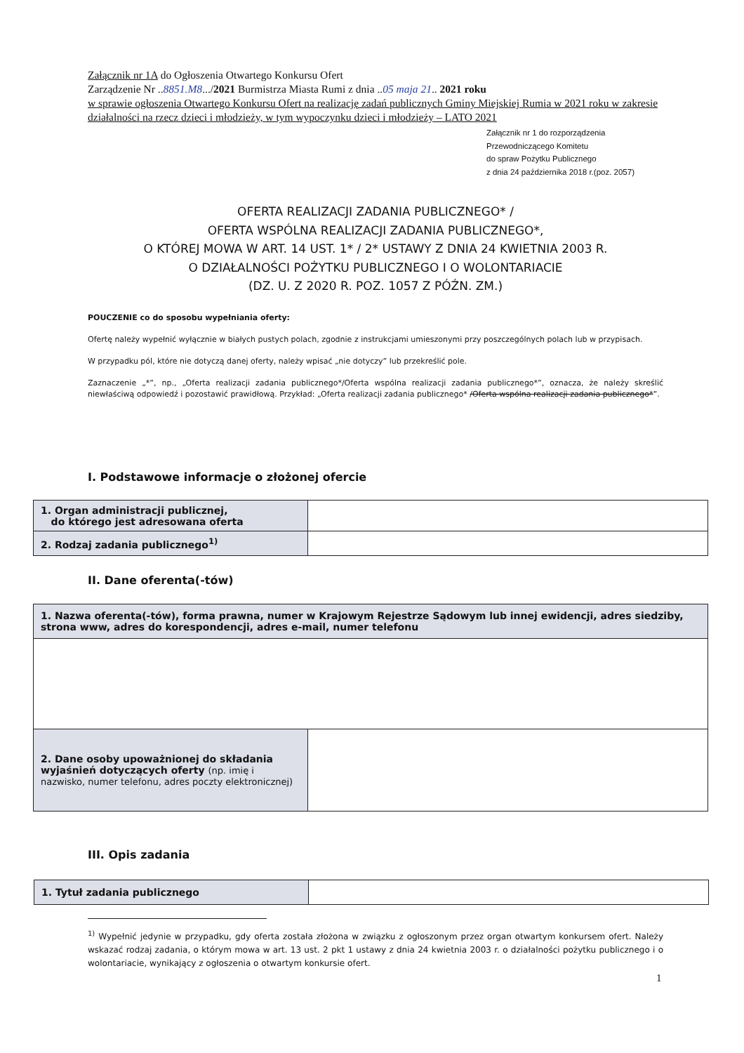Załącznik nr 1A do Ogłoszenia Otwartego Konkursu Ofert
Zarządzenie Nr ..8851.M8.../2021 Burmistrza Miasta Rumi z dnia ..05 maja 21.. 2021 roku
w sprawie ogłoszenia Otwartego Konkursu Ofert na realizację zadań publicznych Gminy Miejskiej Rumia w 2021 roku w zakresie działalności na rzecz dzieci i młodzieży, w tym wypoczynku dzieci i młodzieży – LATO 2021
Załącznik nr 1 do rozporządzenia
Przewodniczącego Komitetu
do spraw Pożytku Publicznego
z dnia 24 października 2018 r.(poz. 2057)
OFERTA REALIZACJI ZADANIA PUBLICZNEGO* /
OFERTA WSPÓLNA REALIZACJI ZADANIA PUBLICZNEGO*,
O KTÓREJ MOWA W ART. 14 UST. 1* / 2* USTAWY Z DNIA 24 KWIETNIA 2003 R.
O DZIAŁALNOŚCI POŻYTKU PUBLICZNEGO I O WOLONTARIACIE
(DZ. U. Z 2020 R. POZ. 1057 Z PÓŹN. ZM.)
POUCZENIE co do sposobu wypełniania oferty:
Ofertę należy wypełnić wyłącznie w białych pustych polach, zgodnie z instrukcjami umieszonymi przy poszczególnych polach lub w przypisach.
W przypadku pól, które nie dotyczą danej oferty, należy wpisać „nie dotyczy” lub przekreślić pole.
Zaznaczenie „*”, np., „Oferta realizacji zadania publicznego*/Oferta wspólna realizacji zadania publicznego*”, oznacza, że należy skreślić niewłaściwą odpowiedź i pozostawić prawidłową. Przykład: „Oferta realizacji zadania publicznego* /Oferta wspólna realizacji zadania publicznego*”.
I. Podstawowe informacje o złożonej ofercie
| 1. Organ administracji publicznej, do którego jest adresowana oferta | |
| 2. Rodzaj zadania publicznego<sup>1)</sup> | |
II. Dane oferenta(-tów)
| 1. Nazwa oferenta(-tów), forma prawna, numer w Krajowym Rejestrze Sądowym lub innej ewidencji, adres siedziby, strona www, adres do korespondencji, adres e-mail, numer telefonu | |
| 2. Dane osoby upoważnionej do składania wyjaśnień dotyczących oferty (np. imię i nazwisko, numer telefonu, adres poczty elektronicznej) | |
III. Opis zadania
| 1. Tytuł zadania publicznego | |
<sup>1)</sup> Wypełnić jedynie w przypadku, gdy oferta została złożona w związku z ogłoszonym przez organ otwartym konkursem ofert. Należy wskazać rodzaj zadania, o którym mowa w art. 13 ust. 2 pkt 1 ustawy z dnia 24 kwietnia 2003 r. o działalności pożytku publicznego i o wolontariacie, wynikający z ogłoszenia o otwartym konkursie ofert.
1